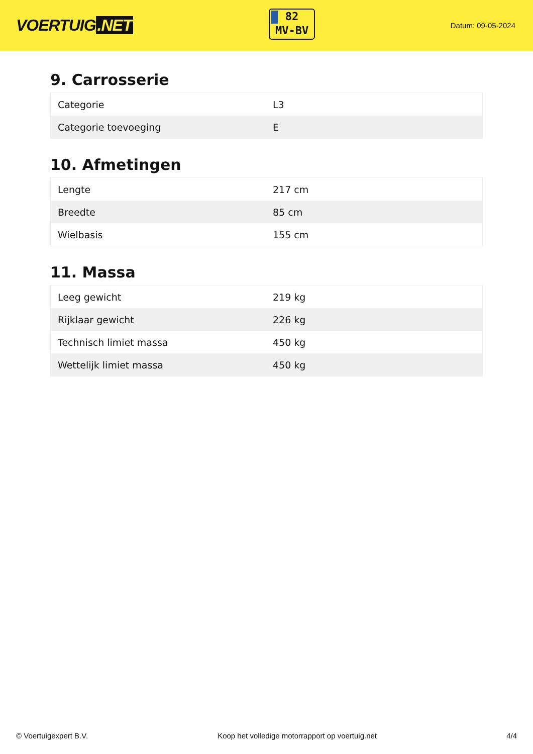VOERTUIG.NET
82
MV-BV
Datum: 09-05-2024
9. Carrosserie
| Categorie | L3 |
| Categorie toevoeging | E |
10. Afmetingen
| Lengte | 217 cm |
| Breedte | 85 cm |
| Wielbasis | 155 cm |
11. Massa
| Leeg gewicht | 219 kg |
| Rijklaar gewicht | 226 kg |
| Technisch limiet massa | 450 kg |
| Wettelijk limiet massa | 450 kg |
© Voertuigexpert B.V. Koop het volledige motorrapport op voertuig.net 4/4